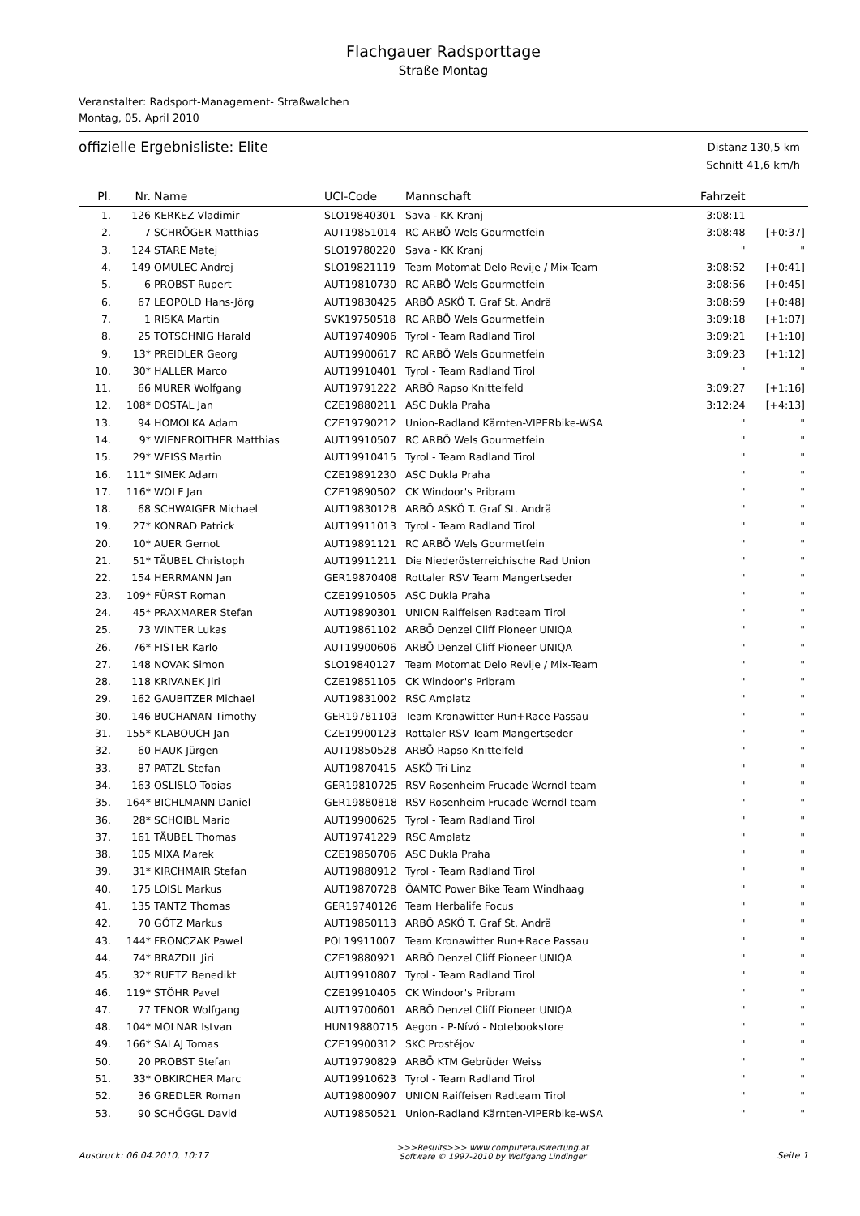Flachgauer Radsporttage
Straße Montag
Veranstalter: Radsport-Management- Straßwalchen
Montag, 05. April 2010
offizielle Ergebnisliste: Elite
Distanz 130,5 km
Schnitt 41,6 km/h
| Pl. | Nr. | Name | UCI-Code | Mannschaft | Fahrzeit | |
| --- | --- | --- | --- | --- | --- | --- |
| 1. | 126 | KERKEZ Vladimir | SLO19840301 | Sava - KK Kranj | 3:08:11 | |
| 2. | 7 | SCHRÖGER Matthias | AUT19851014 | RC ARBÖ Wels Gourmetfein | 3:08:48 | [+0:37] |
| 3. | 124 | STARE Matej | SLO19780220 | Sava - KK Kranj | " | " |
| 4. | 149 | OMULEC Andrej | SLO19821119 | Team Motomat Delo Revije / Mix-Team | 3:08:52 | [+0:41] |
| 5. | 6 | PROBST Rupert | AUT19810730 | RC ARBÖ Wels Gourmetfein | 3:08:56 | [+0:45] |
| 6. | 67 | LEOPOLD Hans-Jörg | AUT19830425 | ARBÖ ASKÖ T. Graf St. Andrä | 3:08:59 | [+0:48] |
| 7. | 1 | RISKA Martin | SVK19750518 | RC ARBÖ Wels Gourmetfein | 3:09:18 | [+1:07] |
| 8. | 25 | TOTSCHNIG Harald | AUT19740906 | Tyrol - Team Radland Tirol | 3:09:21 | [+1:10] |
| 9. | 13* | PREIDLER Georg | AUT19900617 | RC ARBÖ Wels Gourmetfein | 3:09:23 | [+1:12] |
| 10. | 30* | HALLER Marco | AUT19910401 | Tyrol - Team Radland Tirol | " | " |
| 11. | 66 | MURER Wolfgang | AUT19791222 | ARBÖ Rapso Knittelfeld | 3:09:27 | [+1:16] |
| 12. | 108* | DOSTAL Jan | CZE19880211 | ASC Dukla Praha | 3:12:24 | [+4:13] |
| 13. | 94 | HOMOLKA Adam | CZE19790212 | Union-Radland Kärnten-VIPERbike-WSA | " | " |
| 14. | 9* | WIENEROITHER Matthias | AUT19910507 | RC ARBÖ Wels Gourmetfein | " | " |
| 15. | 29* | WEISS Martin | AUT19910415 | Tyrol - Team Radland Tirol | " | " |
| 16. | 111* | SIMEK Adam | CZE19891230 | ASC Dukla Praha | " | " |
| 17. | 116* | WOLF Jan | CZE19890502 | CK Windoor's Pribram | " | " |
| 18. | 68 | SCHWAIGER Michael | AUT19830128 | ARBÖ ASKÖ T. Graf St. Andrä | " | " |
| 19. | 27* | KONRAD Patrick | AUT19911013 | Tyrol - Team Radland Tirol | " | " |
| 20. | 10* | AUER Gernot | AUT19891121 | RC ARBÖ Wels Gourmetfein | " | " |
| 21. | 51* | TÄUBEL Christoph | AUT19911211 | Die Niederösterreichische Rad Union | " | " |
| 22. | 154 | HERRMANN Jan | GER19870408 | Rottaler RSV Team Mangertseder | " | " |
| 23. | 109* | FÜRST Roman | CZE19910505 | ASC Dukla Praha | " | " |
| 24. | 45* | PRAXMARER Stefan | AUT19890301 | UNION Raiffeisen Radteam Tirol | " | " |
| 25. | 73 | WINTER Lukas | AUT19861102 | ARBÖ Denzel Cliff Pioneer UNIQA | " | " |
| 26. | 76* | FISTER Karlo | AUT19900606 | ARBÖ Denzel Cliff Pioneer UNIQA | " | " |
| 27. | 148 | NOVAK Simon | SLO19840127 | Team Motomat Delo Revije / Mix-Team | " | " |
| 28. | 118 | KRIVANEK Jiri | CZE19851105 | CK Windoor's Pribram | " | " |
| 29. | 162 | GAUBITZER Michael | AUT19831002 | RSC Amplatz | " | " |
| 30. | 146 | BUCHANAN Timothy | GER19781103 | Team Kronawitter Run+Race Passau | " | " |
| 31. | 155* | KLABOUCH Jan | CZE19900123 | Rottaler RSV Team Mangertseder | " | " |
| 32. | 60 | HAUK Jürgen | AUT19850528 | ARBÖ Rapso Knittelfeld | " | " |
| 33. | 87 | PATZL Stefan | AUT19870415 | ASKÖ Tri Linz | " | " |
| 34. | 163 | OSLISLO Tobias | GER19810725 | RSV Rosenheim Frucade Werndl team | " | " |
| 35. | 164* | BICHLMANN Daniel | GER19880818 | RSV Rosenheim Frucade Werndl team | " | " |
| 36. | 28* | SCHOIBL Mario | AUT19900625 | Tyrol - Team Radland Tirol | " | " |
| 37. | 161 | TÄUBEL Thomas | AUT19741229 | RSC Amplatz | " | " |
| 38. | 105 | MIXA Marek | CZE19850706 | ASC Dukla Praha | " | " |
| 39. | 31* | KIRCHMAIR Stefan | AUT19880912 | Tyrol - Team Radland Tirol | " | " |
| 40. | 175 | LOISL Markus | AUT19870728 | ÖAMTC Power Bike Team Windhaag | " | " |
| 41. | 135 | TANTZ Thomas | GER19740126 | Team Herbalife Focus | " | " |
| 42. | 70 | GÖTZ Markus | AUT19850113 | ARBÖ ASKÖ T. Graf St. Andrä | " | " |
| 43. | 144* | FRONCZAK Pawel | POL19911007 | Team Kronawitter Run+Race Passau | " | " |
| 44. | 74* | BRAZDIL Jiri | CZE19880921 | ARBÖ Denzel Cliff Pioneer UNIQA | " | " |
| 45. | 32* | RUETZ Benedikt | AUT19910807 | Tyrol - Team Radland Tirol | " | " |
| 46. | 119* | STÖHR Pavel | CZE19910405 | CK Windoor's Pribram | " | " |
| 47. | 77 | TENOR Wolfgang | AUT19700601 | ARBÖ Denzel Cliff Pioneer UNIQA | " | " |
| 48. | 104* | MOLNAR Istvan | HUN19880715 | Aegon - P-Nívó - Notebookstore | " | " |
| 49. | 166* | SALAJ Tomas | CZE19900312 | SKC Prostějov | " | " |
| 50. | 20 | PROBST Stefan | AUT19790829 | ARBÖ KTM Gebrüder Weiss | " | " |
| 51. | 33* | OBKIRCHER Marc | AUT19910623 | Tyrol - Team Radland Tirol | " | " |
| 52. | 36 | GREDLER Roman | AUT19800907 | UNION Raiffeisen Radteam Tirol | " | " |
| 53. | 90 | SCHÖGGL David | AUT19850521 | Union-Radland Kärnten-VIPERbike-WSA | " | " |
Ausdruck: 06.04.2010, 10:17
>>>Results>>> www.computerauswertung.at
Software © 1997-2010 by Wolfgang Lindinger
Seite 1